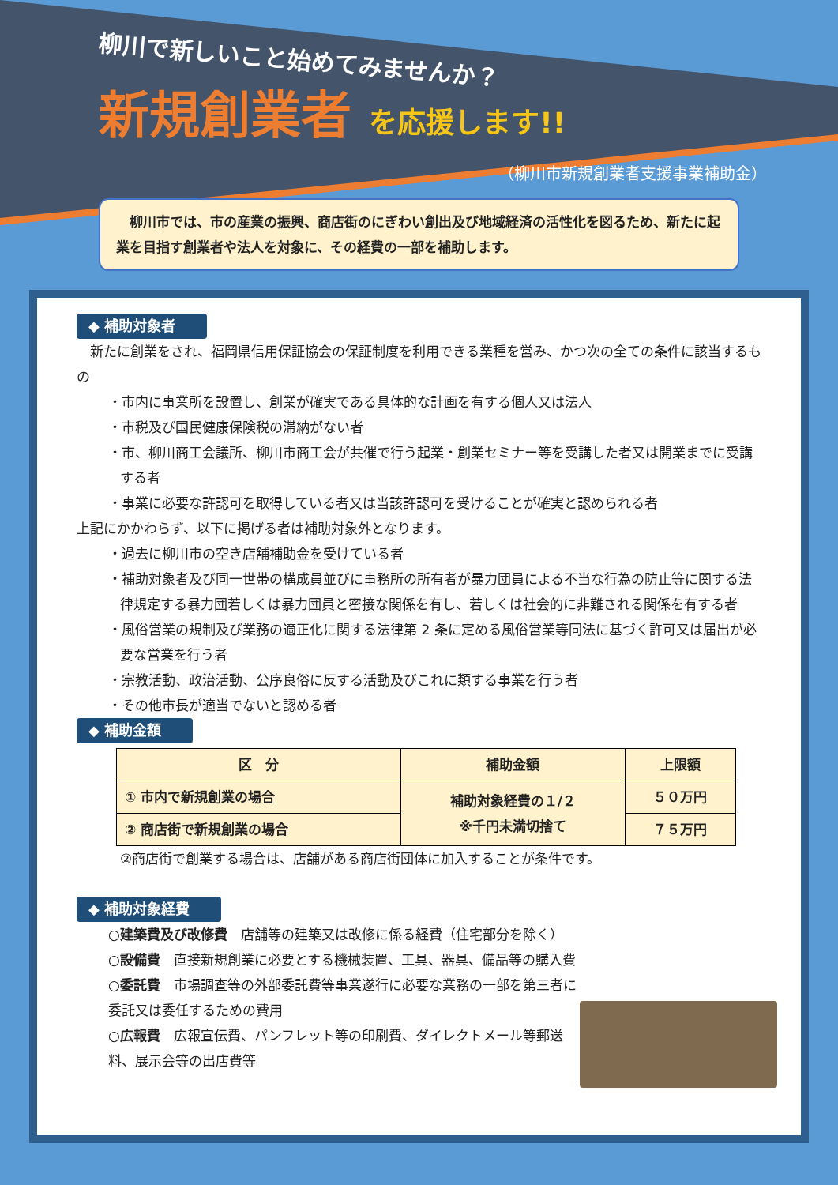柳川で新しいこと始めてみませんか？
新規創業者 を応援します!!
（柳川市新規創業者支援事業補助金）
　柳川市では、市の産業の振興、商店街のにぎわい創出及び地域経済の活性化を図るため、新たに起業を目指す創業者や法人を対象に、その経費の一部を補助します。
◆ 補助対象者
　新たに創業をされ、福岡県信用保証協会の保証制度を利用できる業種を営み、かつ次の全ての条件に該当するもの
・市内に事業所を設置し、創業が確実である具体的な計画を有する個人又は法人
・市税及び国民健康保険税の滞納がない者
・市、柳川商工会議所、柳川市商工会が共催で行う起業・創業セミナー等を受講した者又は開業までに受講する者
・事業に必要な許認可を取得している者又は当該許認可を受けることが確実と認められる者
上記にかかわらず、以下に掲げる者は補助対象外となります。
・過去に柳川市の空き店舗補助金を受けている者
・補助対象者及び同一世帯の構成員並びに事務所の所有者が暴力団員による不当な行為の防止等に関する法律規定する暴力団若しくは暴力団員と密接な関係を有し、若しくは社会的に非難される関係を有する者
・風俗営業の規制及び業務の適正化に関する法律第 2 条に定める風俗営業等同法に基づく許可又は届出が必要な営業を行う者
・宗教活動、政治活動、公序良俗に反する活動及びこれに類する事業を行う者
・その他市長が適当でないと認める者
◆ 補助金額
| 区 分 | 補助金額 | 上限額 |
| --- | --- | --- |
| ① 市内で新規創業の場合 | 補助対象経費の１/２ ※千円未満切捨て | ５０万円 |
| ② 商店街で新規創業の場合 | | ７５万円 |
②商店街で創業する場合は、店舗がある商店街団体に加入することが条件です。
◆ 補助対象経費
○建築費及び改修費　店舗等の建築又は改修に係る経費（住宅部分を除く）
○設備費　直接新規創業に必要とする機械装置、工具、器具、備品等の購入費
○委託費　市場調査等の外部委託費等事業遂行に必要な業務の一部を第三者に委託又は委任するための費用
○広報費　広報宣伝費、パンフレット等の印刷費、ダイレクトメール等郵送料、展示会等の出店費等